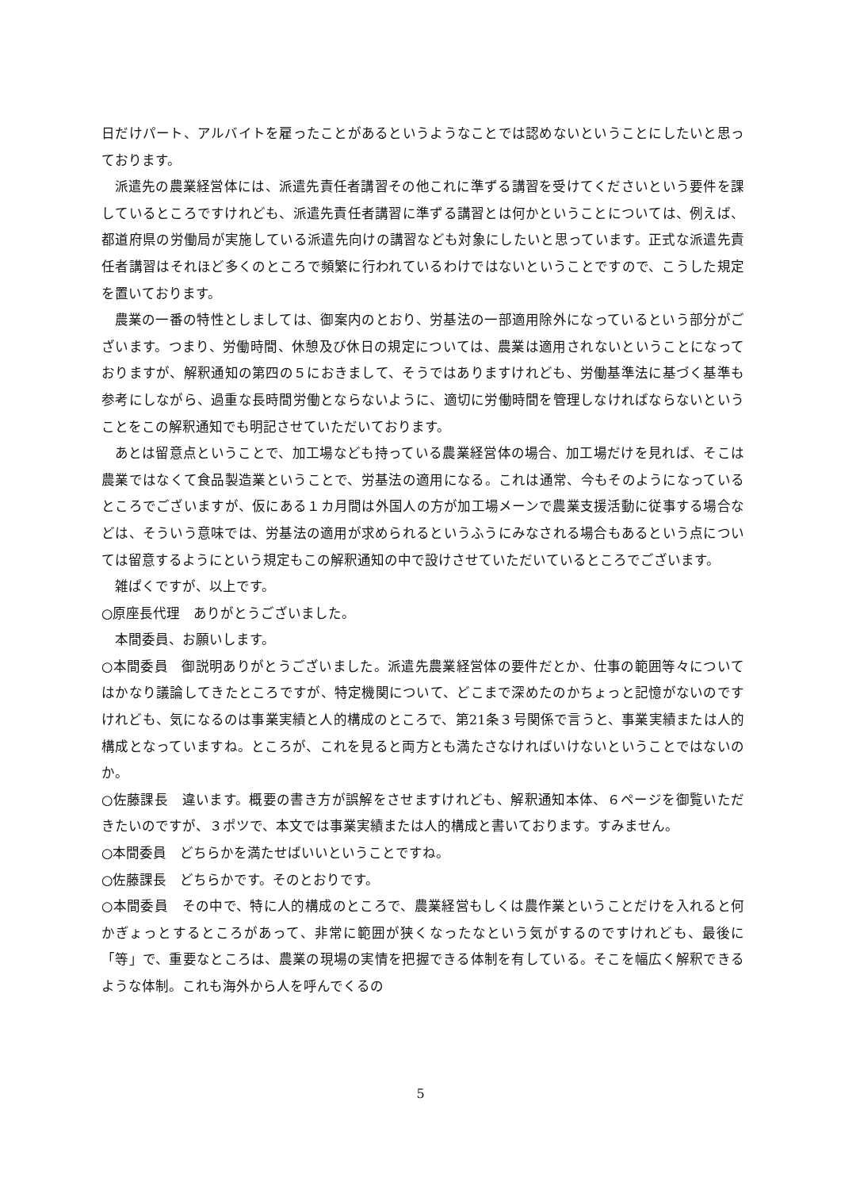日だけパート、アルバイトを雇ったことがあるというようなことでは認めないということにしたいと思っております。
派遣先の農業経営体には、派遣先責任者講習その他これに準ずる講習を受けてくださいという要件を課しているところですけれども、派遣先責任者講習に準ずる講習とは何かということについては、例えば、都道府県の労働局が実施している派遣先向けの講習なども対象にしたいと思っています。正式な派遣先責任者講習はそれほど多くのところで頻繁に行われているわけではないということですので、こうした規定を置いております。
農業の一番の特性としましては、御案内のとおり、労基法の一部適用除外になっているという部分がございます。つまり、労働時間、休憩及び休日の規定については、農業は適用されないということになっておりますが、解釈通知の第四の５におきまして、そうではありますけれども、労働基準法に基づく基準も参考にしながら、過重な長時間労働とならないように、適切に労働時間を管理しなければならないということをこの解釈通知でも明記させていただいております。
あとは留意点ということで、加工場なども持っている農業経営体の場合、加工場だけを見れば、そこは農業ではなくて食品製造業ということで、労基法の適用になる。これは通常、今もそのようになっているところでございますが、仮にある１カ月間は外国人の方が加工場メーンで農業支援活動に従事する場合などは、そういう意味では、労基法の適用が求められるというふうにみなされる場合もあるという点については留意するようにという規定もこの解釈通知の中で設けさせていただいているところでございます。
雑ぱくですが、以上です。
○原座長代理　ありがとうございました。
本間委員、お願いします。
○本間委員　御説明ありがとうございました。派遣先農業経営体の要件だとか、仕事の範囲等々についてはかなり議論してきたところですが、特定機関について、どこまで深めたのかちょっと記憶がないのですけれども、気になるのは事業実績と人的構成のところで、第21条３号関係で言うと、事業実績または人的構成となっていますね。ところが、これを見ると両方とも満たさなければいけないということではないのか。
○佐藤課長　違います。概要の書き方が誤解をさせますけれども、解釈通知本体、６ページを御覧いただきたいのですが、３ポツで、本文では事業実績または人的構成と書いております。すみません。
○本間委員　どちらかを満たせばいいということですね。
○佐藤課長　どちらかです。そのとおりです。
○本間委員　その中で、特に人的構成のところで、農業経営もしくは農作業ということだけを入れると何かぎょっとするところがあって、非常に範囲が狭くなったなという気がするのですけれども、最後に「等」で、重要なところは、農業の現場の実情を把握できる体制を有している。そこを幅広く解釈できるような体制。これも海外から人を呼んでくるの
5